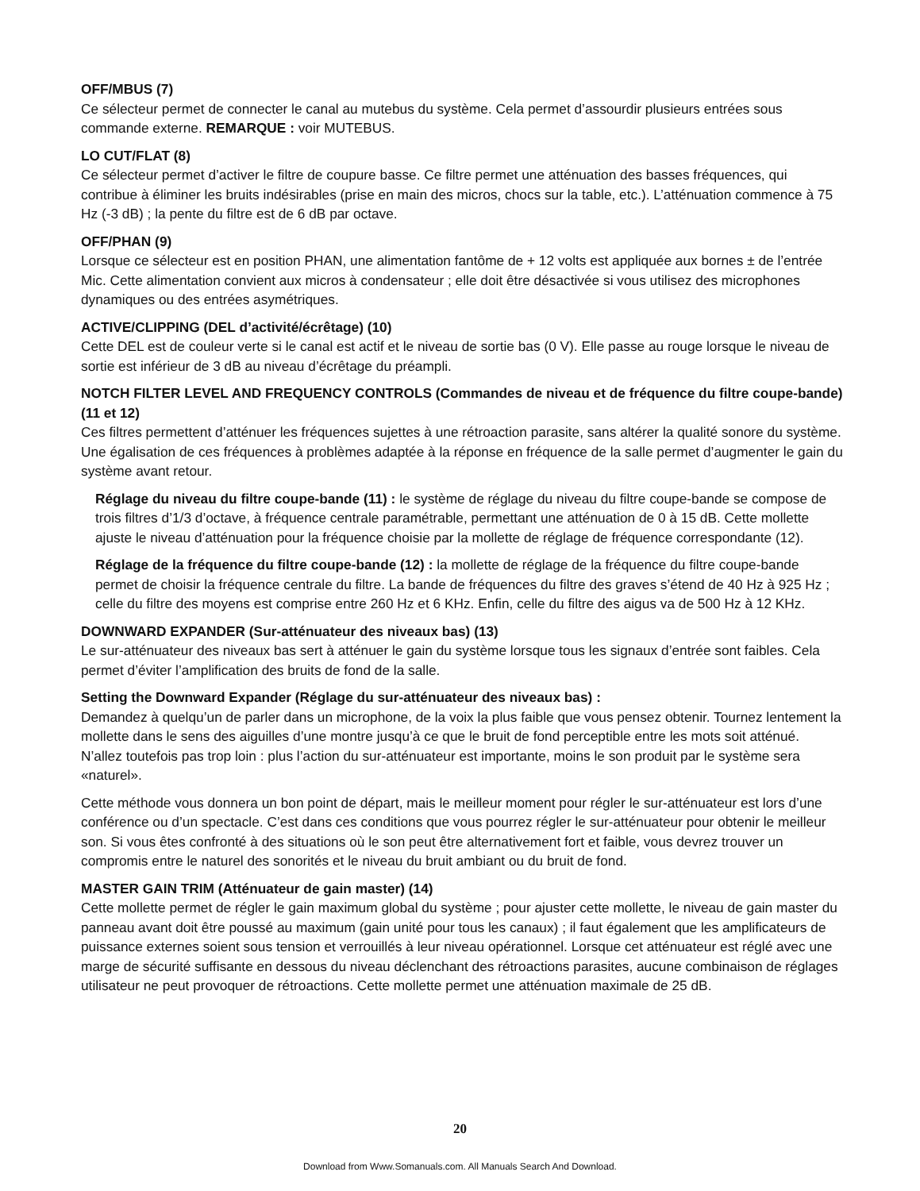OFF/MBUS (7)
Ce sélecteur permet de connecter le canal au mutebus du système. Cela permet d’assourdir plusieurs entrées sous commande externe. REMARQUE : voir MUTEBUS.
LO CUT/FLAT (8)
Ce sélecteur permet d’activer le filtre de coupure basse. Ce filtre permet une atténuation des basses fréquences, qui contribue à éliminer les bruits indésirables (prise en main des micros, chocs sur la table, etc.). L’atténuation commence à 75 Hz (-3 dB) ; la pente du filtre est de 6 dB par octave.
OFF/PHAN (9)
Lorsque ce sélecteur est en position PHAN, une alimentation fantôme de + 12 volts est appliquée aux bornes ± de l’entrée Mic. Cette alimentation convient aux micros à condensateur ; elle doit être désactivée si vous utilisez des microphones dynamiques ou des entrées asymétriques.
ACTIVE/CLIPPING (DEL d’activité/écrêtage) (10)
Cette DEL est de couleur verte si le canal est actif et le niveau de sortie bas (0 V). Elle passe au rouge lorsque le niveau de sortie est inférieur de 3 dB au niveau d’écrêtage du préampli.
NOTCH FILTER LEVEL AND FREQUENCY CONTROLS (Commandes de niveau et de fréquence du filtre coupe-bande) (11 et 12)
Ces filtres permettent d’atténuer les fréquences sujettes à une rétroaction parasite, sans altérer la qualité sonore du système. Une égalisation de ces fréquences à problèmes adaptée à la réponse en fréquence de la salle permet d’augmenter le gain du système avant retour.
Réglage du niveau du filtre coupe-bande (11) : le système de réglage du niveau du filtre coupe-bande se compose de trois filtres d’1/3 d’octave, à fréquence centrale paramétrable, permettant une atténuation de 0 à 15 dB. Cette mollette ajuste le niveau d’atténuation pour la fréquence choisie par la mollette de réglage de fréquence correspondante (12).
Réglage de la fréquence du filtre coupe-bande (12) : la mollette de réglage de la fréquence du filtre coupe-bande permet de choisir la fréquence centrale du filtre. La bande de fréquences du filtre des graves s’étend de 40 Hz à 925 Hz ; celle du filtre des moyens est comprise entre 260 Hz et 6 KHz. Enfin, celle du filtre des aigus va de 500 Hz à 12 KHz.
DOWNWARD EXPANDER (Sur-atténuateur des niveaux bas) (13)
Le sur-atténuateur des niveaux bas sert à atténuer le gain du système lorsque tous les signaux d’entrée sont faibles. Cela permet d’éviter l’amplification des bruits de fond de la salle.
Setting the Downward Expander (Réglage du sur-atténuateur des niveaux bas) :
Demandez à quelqu’un de parler dans un microphone, de la voix la plus faible que vous pensez obtenir. Tournez lentement la mollette dans le sens des aiguilles d’une montre jusqu’à ce que le bruit de fond perceptible entre les mots soit atténué. N’allez toutefois pas trop loin : plus l’action du sur-atténuateur est importante, moins le son produit par le système sera «naturel».
Cette méthode vous donnera un bon point de départ, mais le meilleur moment pour régler le sur-atténuateur est lors d’une conférence ou d’un spectacle. C’est dans ces conditions que vous pourrez régler le sur-atténuateur pour obtenir le meilleur son. Si vous êtes confronté à des situations où le son peut être alternativement fort et faible, vous devrez trouver un compromis entre le naturel des sonorités et le niveau du bruit ambiant ou du bruit de fond.
MASTER GAIN TRIM (Atténuateur de gain master) (14)
Cette mollette permet de régler le gain maximum global du système ; pour ajuster cette mollette, le niveau de gain master du panneau avant doit être poussé au maximum (gain unité pour tous les canaux) ; il faut également que les amplificateurs de puissance externes soient sous tension et verrouillés à leur niveau opérationnel. Lorsque cet atténuateur est réglé avec une marge de sécurité suffisante en dessous du niveau déclenchant des rétroactions parasites, aucune combinaison de réglages utilisateur ne peut provoquer de rétroactions. Cette mollette permet une atténuation maximale de 25 dB.
20
Download from Www.Somanuals.com. All Manuals Search And Download.